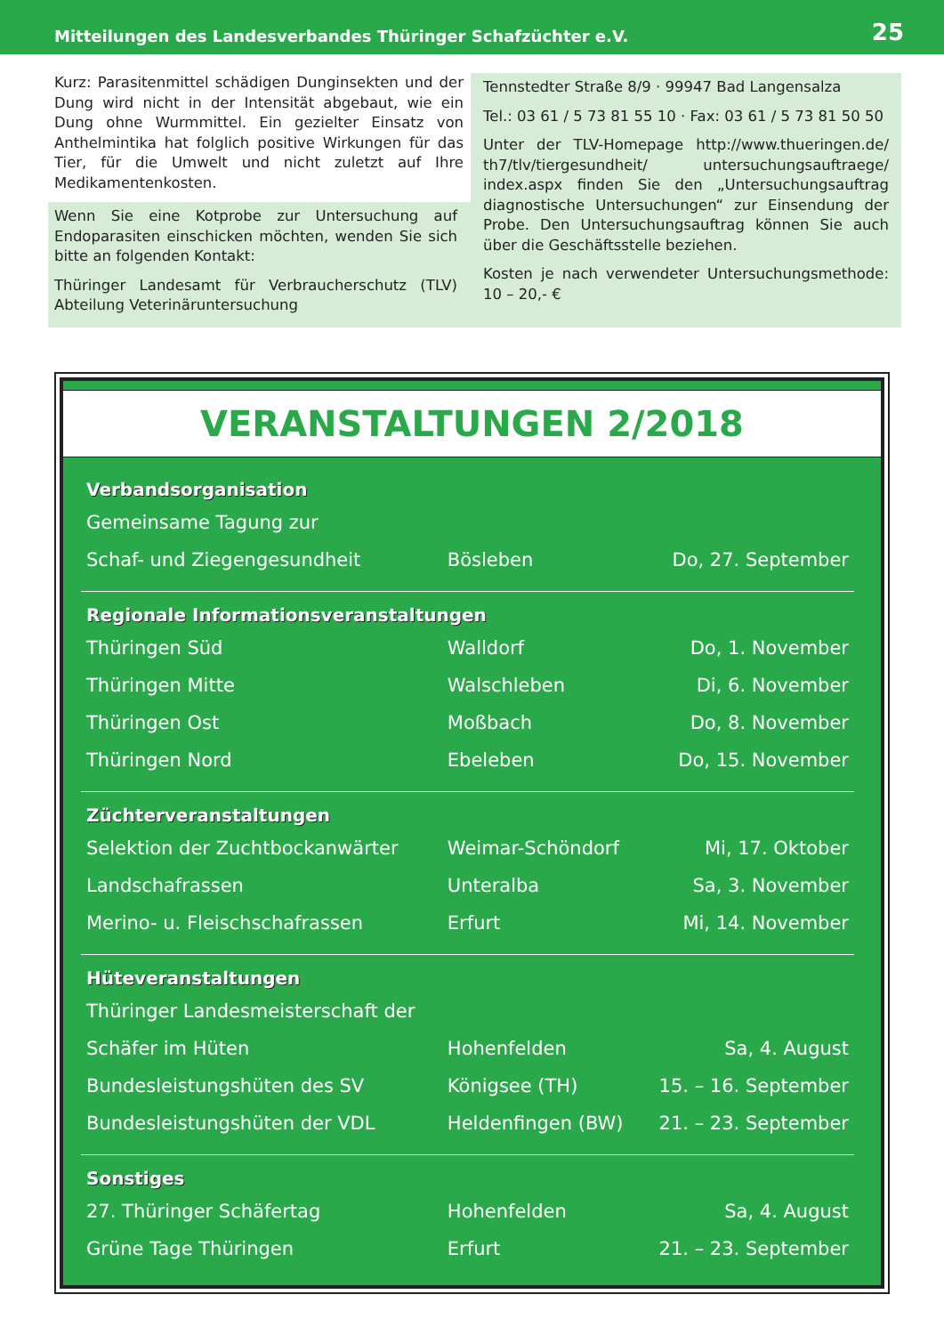Mitteilungen des Landesverbandes Thüringer Schafzüchter e.V. 25
Kurz: Parasitenmittel schädigen Dunginsekten und der Dung wird nicht in der Intensität abgebaut, wie ein Dung ohne Wurmmittel. Ein gezielter Einsatz von Anthelmintika hat folglich positive Wirkungen für das Tier, für die Umwelt und nicht zuletzt auf Ihre Medikamentenkosten.
Wenn Sie eine Kotprobe zur Untersuchung auf Endoparasiten einschicken möchten, wenden Sie sich bitte an folgenden Kontakt:
Thüringer Landesamt für Verbraucherschutz (TLV) Abteilung Veterinäruntersuchung
Tennstedter Straße 8/9 · 99947 Bad Langensalza
Tel.: 03 61 / 5 73 81 55 10 · Fax: 03 61 / 5 73 81 50 50
Unter der TLV-Homepage http://www.thueringen.de/ th7/tlv/tiergesundheit/ untersuchungsauftraege/ index.aspx finden Sie den „Untersuchungsauftrag diagnostische Untersuchungen“ zur Einsendung der Probe. Den Untersuchungsauftrag können Sie auch über die Geschäftsstelle beziehen.
Kosten je nach verwendeter Untersuchungsmethode: 10 – 20,- €
VERANSTALTUNGEN 2/2018
| Verbandsorganisation | | |
| --- | --- | --- |
| Gemeinsame Tagung zur | | |
| Schaf- und Ziegengesundheit | Bösleben | Do, 27. September |
| Regionale Informationsveranstaltungen | | |
| Thüringen Süd | Walldorf | Do, 1. November |
| Thüringen Mitte | Walschleben | Di, 6. November |
| Thüringen Ost | Moßbach | Do, 8. November |
| Thüringen Nord | Ebeleben | Do, 15. November |
| Züchterveranstaltungen | | |
| Selektion der Zuchtbockanwärter | Weimar-Schöndorf | Mi, 17. Oktober |
| Landschafrassen | Unteralba | Sa, 3. November |
| Merino- u. Fleischschafrassen | Erfurt | Mi, 14. November |
| Hüteveranstaltungen | | |
| Thüringer Landesmeisterschaft der | | |
| Schäfer im Hüten | Hohenfelden | Sa, 4. August |
| Bundesleistungshüten des SV | Königsee (TH) | 15. – 16. September |
| Bundesleistungshüten der VDL | Heldenfingen (BW) | 21. – 23. September |
| Sonstiges | | |
| 27. Thüringer Schäfertag | Hohenfelden | Sa, 4. August |
| Grüne Tage Thüringen | Erfurt | 21. – 23. September |